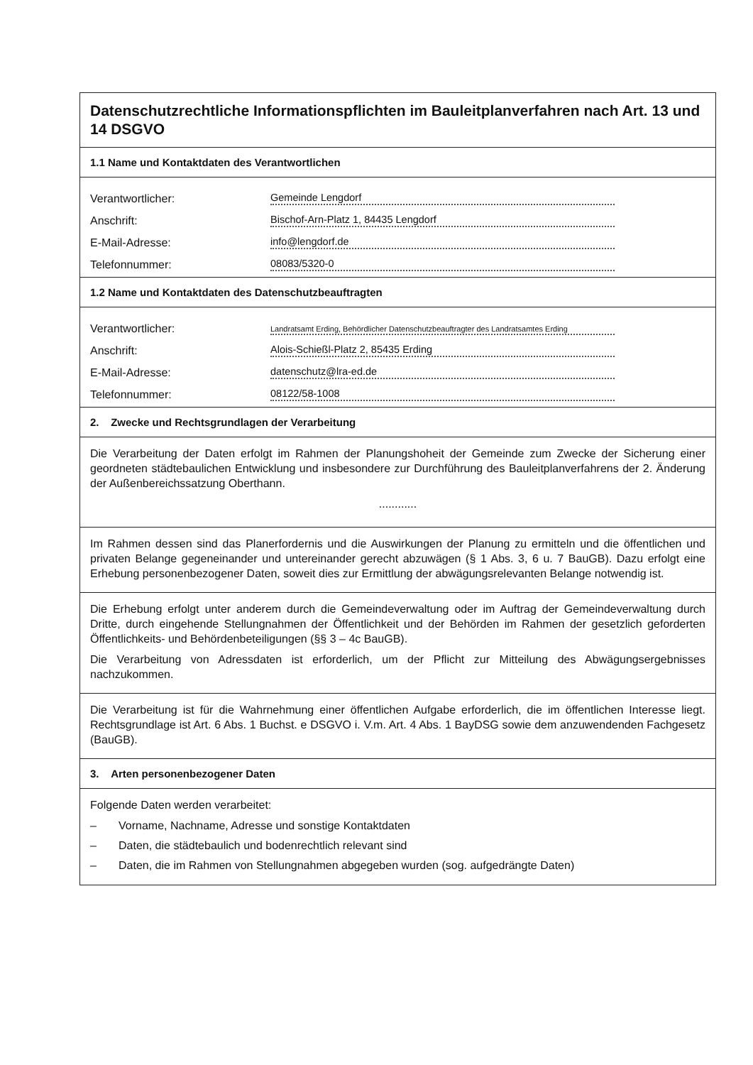Datenschutzrechtliche Informationspflichten im Bauleitplanverfahren nach Art. 13 und 14 DSGVO
1.1 Name und Kontaktdaten des Verantwortlichen
Verantwortlicher: Gemeinde Lengdorf
Anschrift: Bischof-Arn-Platz 1, 84435 Lengdorf
E-Mail-Adresse: info@lengdorf.de
Telefonnummer: 08083/5320-0
1.2 Name und Kontaktdaten des Datenschutzbeauftragten
Verantwortlicher: Landratsamt Erding, Behördlicher Datenschutzbeauftragter des Landratsamtes Erding
Anschrift: Alois-Schießl-Platz 2, 85435 Erding
E-Mail-Adresse: datenschutz@lra-ed.de
Telefonnummer: 08122/58-1008
2. Zwecke und Rechtsgrundlagen der Verarbeitung
Die Verarbeitung der Daten erfolgt im Rahmen der Planungshoheit der Gemeinde zum Zwecke der Sicherung einer geordneten städtebaulichen Entwicklung und insbesondere zur Durchführung des Bauleitplanverfahrens der 2. Änderung der Außenbereichssatzung Oberthann.
............
Im Rahmen dessen sind das Planerfordernis und die Auswirkungen der Planung zu ermitteln und die öffentlichen und privaten Belange gegeneinander und untereinander gerecht abzuwägen (§ 1 Abs. 3, 6 u. 7 BauGB). Dazu erfolgt eine Erhebung personenbezogener Daten, soweit dies zur Ermittlung der abwägungsrelevanten Belange notwendig ist.
Die Erhebung erfolgt unter anderem durch die Gemeindeverwaltung oder im Auftrag der Gemeindeverwaltung durch Dritte, durch eingehende Stellungnahmen der Öffentlichkeit und der Behörden im Rahmen der gesetzlich geforderten Öffentlichkeits- und Behördenbeteiligungen (§§ 3 – 4c BauGB).
Die Verarbeitung von Adressdaten ist erforderlich, um der Pflicht zur Mitteilung des Abwägungsergebnisses nachzukommen.
Die Verarbeitung ist für die Wahrnehmung einer öffentlichen Aufgabe erforderlich, die im öffentlichen Interesse liegt. Rechtsgrundlage ist Art. 6 Abs. 1 Buchst. e DSGVO i. V.m. Art. 4 Abs. 1 BayDSG sowie dem anzuwendenden Fachgesetz (BauGB).
3. Arten personenbezogener Daten
Folgende Daten werden verarbeitet:
– Vorname, Nachname, Adresse und sonstige Kontaktdaten
– Daten, die städtebaulich und bodenrechtlich relevant sind
– Daten, die im Rahmen von Stellungnahmen abgegeben wurden (sog. aufgedrängte Daten)